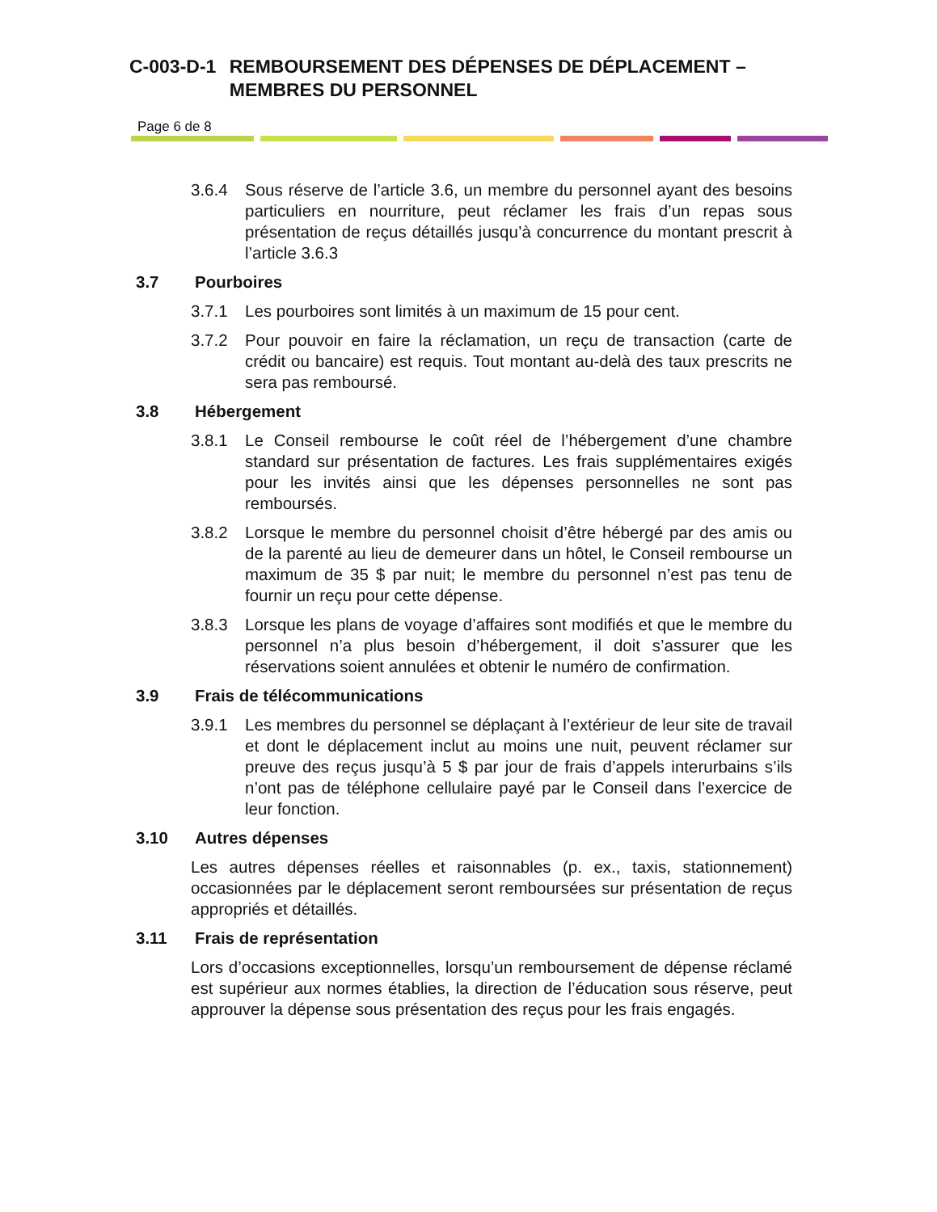C-003-D-1 REMBOURSEMENT DES DÉPENSES DE DÉPLACEMENT – MEMBRES DU PERSONNEL
Page 6 de 8
3.6.4 Sous réserve de l’article 3.6, un membre du personnel ayant des besoins particuliers en nourriture, peut réclamer les frais d’un repas sous présentation de reçus détaillés jusqu’à concurrence du montant prescrit à l’article 3.6.3
3.7 Pourboires
3.7.1 Les pourboires sont limités à un maximum de 15 pour cent.
3.7.2 Pour pouvoir en faire la réclamation, un reçu de transaction (carte de crédit ou bancaire) est requis. Tout montant au-delà des taux prescrits ne sera pas remboursé.
3.8 Hébergement
3.8.1 Le Conseil rembourse le coût réel de l’hébergement d’une chambre standard sur présentation de factures. Les frais supplémentaires exigés pour les invités ainsi que les dépenses personnelles ne sont pas remboursés.
3.8.2 Lorsque le membre du personnel choisit d’être hébergé par des amis ou de la parenté au lieu de demeurer dans un hôtel, le Conseil rembourse un maximum de 35 $ par nuit; le membre du personnel n’est pas tenu de fournir un reçu pour cette dépense.
3.8.3 Lorsque les plans de voyage d’affaires sont modifiés et que le membre du personnel n’a plus besoin d’hébergement, il doit s’assurer que les réservations soient annulées et obtenir le numéro de confirmation.
3.9 Frais de télécommunications
3.9.1 Les membres du personnel se déplaçant à l’extérieur de leur site de travail et dont le déplacement inclut au moins une nuit, peuvent réclamer sur preuve des reçus jusqu’à 5 $ par jour de frais d’appels interurbains s’ils n’ont pas de téléphone cellulaire payé par le Conseil dans l’exercice de leur fonction.
3.10 Autres dépenses
Les autres dépenses réelles et raisonnables (p. ex., taxis, stationnement) occasionnées par le déplacement seront remboursées sur présentation de reçus appropriés et détaillés.
3.11 Frais de représentation
Lors d’occasions exceptionnelles, lorsqu’un remboursement de dépense réclamé est supérieur aux normes établies, la direction de l’éducation sous réserve, peut approuver la dépense sous présentation des reçus pour les frais engagés.